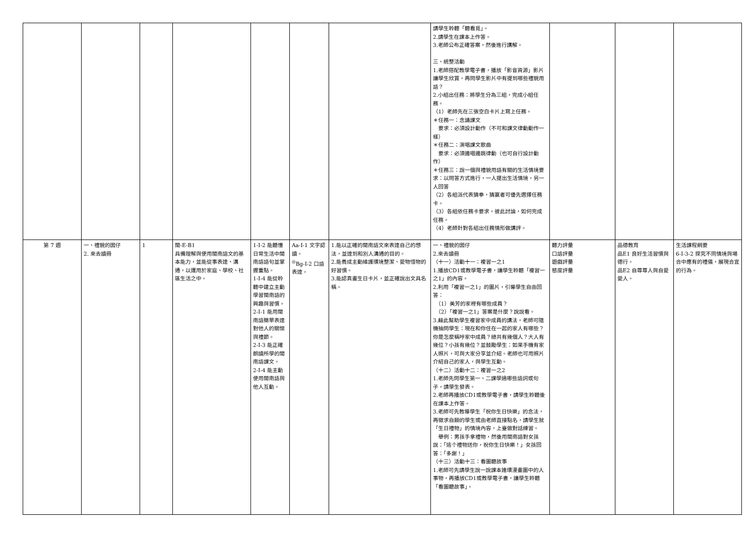| | | | | | | | 請學生聆聽「聽看覓」。 2.請學生在課本上作答。 3.老師公布正確答案，然後進行講解。 三、統整活動 1.老師搭配教學電子書，播放「影音資源」影片讓學生欣賞，再問學生影片中有提到哪些禮貌用語？ 2.小組出任務：將學生分為三組，完成小組任務。 （1）老師先在三張空白卡片上寫上任務。 ＊任務一：念誦課文 要求：必須設計動作（不可和課文律動動作一樣） ＊任務二：演唱課文歌曲 要求：必須邊唱邊跳律動（也可自行設計動作） ＊任務三：說一個與禮貌用語有關的生活情境要求：以問答方式進行，一人提出生活情境，另一人回答 （2）各組派代表猜拳，猜贏者可優先選擇任務卡。 （3）各組依任務卡要求，彼此討論，如何完成任務。 （4）老師針對各組出任務情形做講評。 | | | |
| 第 7 週 | 一、禮貌的囡仔 2. 來去讀冊 | 1 | 閩-E-B1 具備理解與使用閩南語文的基本能力，並能從事表達、溝通，以運用於家庭、學校、社區生活之中。 | 1-Ⅰ-2 能聽懂日常生活中閩南語語句並掌握重點。 1-Ⅰ-4 能從聆聽中建立主動學習閩南語的興趣與習慣。 2-Ⅰ-1 能用閩南語簡單表達對他人的關懷與禮節。 2-Ⅰ-3 能正確朗讀所學的閩南語課文。 2-Ⅰ-4 能主動使用閩南語與他人互動。 | Aa-Ⅰ-1 文字認讀。 <sup>◎</sup>Bg-Ⅰ-2 口語表達。 | 1.能以正確的閩南語文來表達自己的想法，並達到和別人溝通的目的。 2.能養成主動維護環境整潔、愛物惜物的好習慣。 3.能認真畫生日卡片，並正確說出文具名稱。 | 一、禮貌的囡仔 2.來去讀冊 （十一）活動十一：複習一之1 1.播放CD1或教學電子書，讓學生聆聽「複習一之1」的內容。 2.利用「複習一之1」的圖片，引導學生自由回答： （1）美芳的家裡有哪些成員？ （2）「複習一之1」答案是什麼？說說看。 3.藉此幫助學生複習家中成員的講法，老師可隨機抽問學生：現在和你住在一起的家人有哪些？你是怎麼稱呼家中成員？總共有幾個人？大人有幾位？小孩有幾位？並鼓勵學生：如果手機有家人照片，可與大家分享並介紹。老師也可用照片介紹自己的家人，與學生互動。 （十二）活動十二：複習一之2 1.老師先問學生第一、二課學過哪些語詞或句子，請學生發表。 2.老師再播放CD1或教學電子書，請學生聆聽後在課本上作答。 3.老師可先教導學生「祝你生日快樂」的念法，再徵求自願的學生或由老師直接點名，請學生就「生日禮物」的情境內容，上臺做對話練習。 舉例：男孩手拿禮物，然後用閩南語對女孩說：「這个禮物送你，祝你生日快樂！」女孩回答：「多謝！」 （十三）活動十三：看圖聽故事 1.老師可先請學生說一說課本連環漫畫圖中的人事物，再播放CD1或教學電子書，讓學生聆聽「看圖聽故事」。 | 聽力評量 口語評量 遊戲評量 態度評量 | 品德教育 品E1 良好生活習慣與德行。 品E2 自尊尊人與自愛愛人。 | 生活課程綱要 6-Ⅰ-3-2 探究不同情境與場合中應有的禮儀，展現合宜的行為。 |